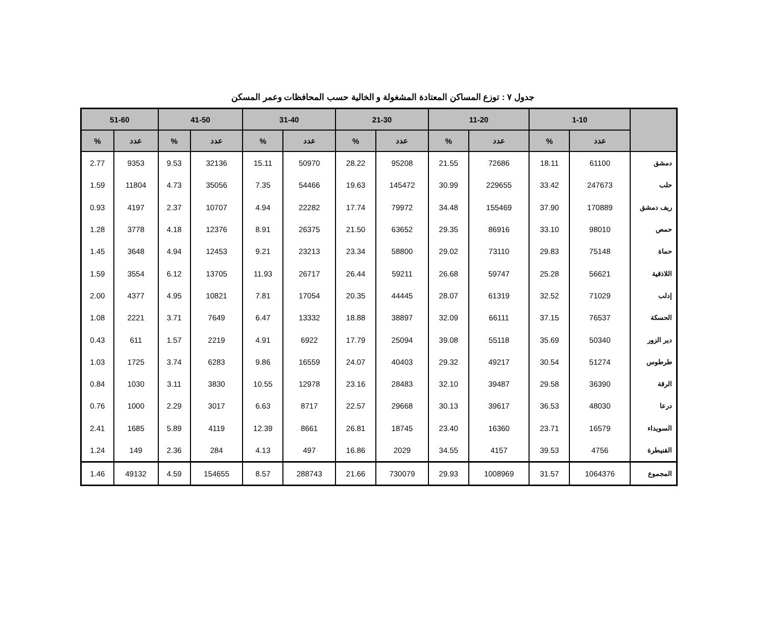جدول ٧ : توزع المساكن المعتادة المشغولة و الخالية حسب المحافظات وعمر المسكن
| | 1-10 | | 11-20 | | 21-30 | | 31-40 | | 41-50 | | 51-60 | |
| --- | --- | --- | --- | --- | --- | --- | --- | --- | --- | --- | --- | --- |
| | عدد | % | عدد | % | عدد | % | عدد | % | عدد | % | عدد | % |
| دمشق | 61100 | 18.11 | 72686 | 21.55 | 95208 | 28.22 | 50970 | 15.11 | 32136 | 9.53 | 9353 | 2.77 |
| حلب | 247673 | 33.42 | 229655 | 30.99 | 145472 | 19.63 | 54466 | 7.35 | 35056 | 4.73 | 11804 | 1.59 |
| ريف دمشق | 170889 | 37.90 | 155469 | 34.48 | 79972 | 17.74 | 22282 | 4.94 | 10707 | 2.37 | 4197 | 0.93 |
| حمص | 98010 | 33.10 | 86916 | 29.35 | 63652 | 21.50 | 26375 | 8.91 | 12376 | 4.18 | 3778 | 1.28 |
| حماة | 75148 | 29.83 | 73110 | 29.02 | 58800 | 23.34 | 23213 | 9.21 | 12453 | 4.94 | 3648 | 1.45 |
| اللاذقية | 56621 | 25.28 | 59747 | 26.68 | 59211 | 26.44 | 26717 | 11.93 | 13705 | 6.12 | 3554 | 1.59 |
| إدلب | 71029 | 32.52 | 61319 | 28.07 | 44445 | 20.35 | 17054 | 7.81 | 10821 | 4.95 | 4377 | 2.00 |
| الحسكة | 76537 | 37.15 | 66111 | 32.09 | 38897 | 18.88 | 13332 | 6.47 | 7649 | 3.71 | 2221 | 1.08 |
| دير الزور | 50340 | 35.69 | 55118 | 39.08 | 25094 | 17.79 | 6922 | 4.91 | 2219 | 1.57 | 611 | 0.43 |
| طرطوس | 51274 | 30.54 | 49217 | 29.32 | 40403 | 24.07 | 16559 | 9.86 | 6283 | 3.74 | 1725 | 1.03 |
| الرقة | 36390 | 29.58 | 39487 | 32.10 | 28483 | 23.16 | 12978 | 10.55 | 3830 | 3.11 | 1030 | 0.84 |
| درعا | 48030 | 36.53 | 39617 | 30.13 | 29668 | 22.57 | 8717 | 6.63 | 3017 | 2.29 | 1000 | 0.76 |
| السويداء | 16579 | 23.71 | 16360 | 23.40 | 18745 | 26.81 | 8661 | 12.39 | 4119 | 5.89 | 1685 | 2.41 |
| القنيطرة | 4756 | 39.53 | 4157 | 34.55 | 2029 | 16.86 | 497 | 4.13 | 284 | 2.36 | 149 | 1.24 |
| المجموع | 1064376 | 31.57 | 1008969 | 29.93 | 730079 | 21.66 | 288743 | 8.57 | 154655 | 4.59 | 49132 | 1.46 |